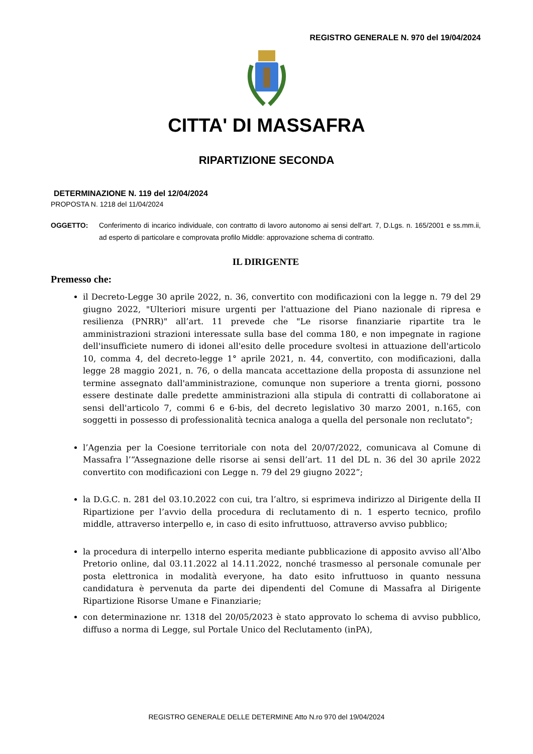REGISTRO GENERALE N. 970 del 19/04/2024
CITTA' DI MASSAFRA
RIPARTIZIONE SECONDA
DETERMINAZIONE N. 119 del 12/04/2024
PROPOSTA N. 1218 del 11/04/2024
OGGETTO: Conferimento di incarico individuale, con contratto di lavoro autonomo ai sensi dell’art. 7, D.Lgs. n. 165/2001 e ss.mm.ii, ad esperto di particolare e comprovata profilo Middle: approvazione schema di contratto.
IL DIRIGENTE
Premesso che:
il Decreto-Legge 30 aprile 2022, n. 36, convertito con modificazioni con la legge n. 79 del 29 giugno 2022, "Ulteriori misure urgenti per l'attuazione del Piano nazionale di ripresa e resilienza (PNRR)" all’art. 11 prevede che "Le risorse finanziarie ripartite tra le amministrazioni strazioni interessate sulla base del comma 180, e non impegnate in ragione dell'insufficiete numero di idonei all'esito delle procedure svoltesi in attuazione dell'articolo 10, comma 4, del decreto-legge 1° aprile 2021, n. 44, convertito, con modificazioni, dalla legge 28 maggio 2021, n. 76, o della mancata accettazione della proposta di assunzione nel termine assegnato dall'amministrazione, comunque non superiore a trenta giorni, possono essere destinate dalle predette amministrazioni alla stipula di contratti di collaboratone ai sensi dell'articolo 7, commi 6 e 6-bis, del decreto legislativo 30 marzo 2001, n.165, con soggetti in possesso di professionalità tecnica analoga a quella del personale non reclutato";
l’Agenzia per la Coesione territoriale con nota del 20/07/2022, comunicava al Comune di Massafra l’“Assegnazione delle risorse ai sensi dell’art. 11 del DL n. 36 del 30 aprile 2022 convertito con modificazioni con Legge n. 79 del 29 giugno 2022”;
la D.G.C. n. 281 del 03.10.2022 con cui, tra l’altro, si esprimeva indirizzo al Dirigente della II Ripartizione per l’avvio della procedura di reclutamento di n. 1 esperto tecnico, profilo middle, attraverso interpello e, in caso di esito infruttuoso, attraverso avviso pubblico;
la procedura di interpello interno esperita mediante pubblicazione di apposito avviso all’Albo Pretorio online, dal 03.11.2022 al 14.11.2022, nonché trasmesso al personale comunale per posta elettronica in modalità everyone, ha dato esito infruttuoso in quanto nessuna candidatura è pervenuta da parte dei dipendenti del Comune di Massafra al Dirigente Ripartizione Risorse Umane e Finanziarie;
con determinazione nr. 1318 del 20/05/2023 è stato approvato lo schema di avviso pubblico, diffuso a norma di Legge, sul Portale Unico del Reclutamento (inPA),
REGISTRO GENERALE DELLE DETERMINE Atto N.ro 970 del 19/04/2024